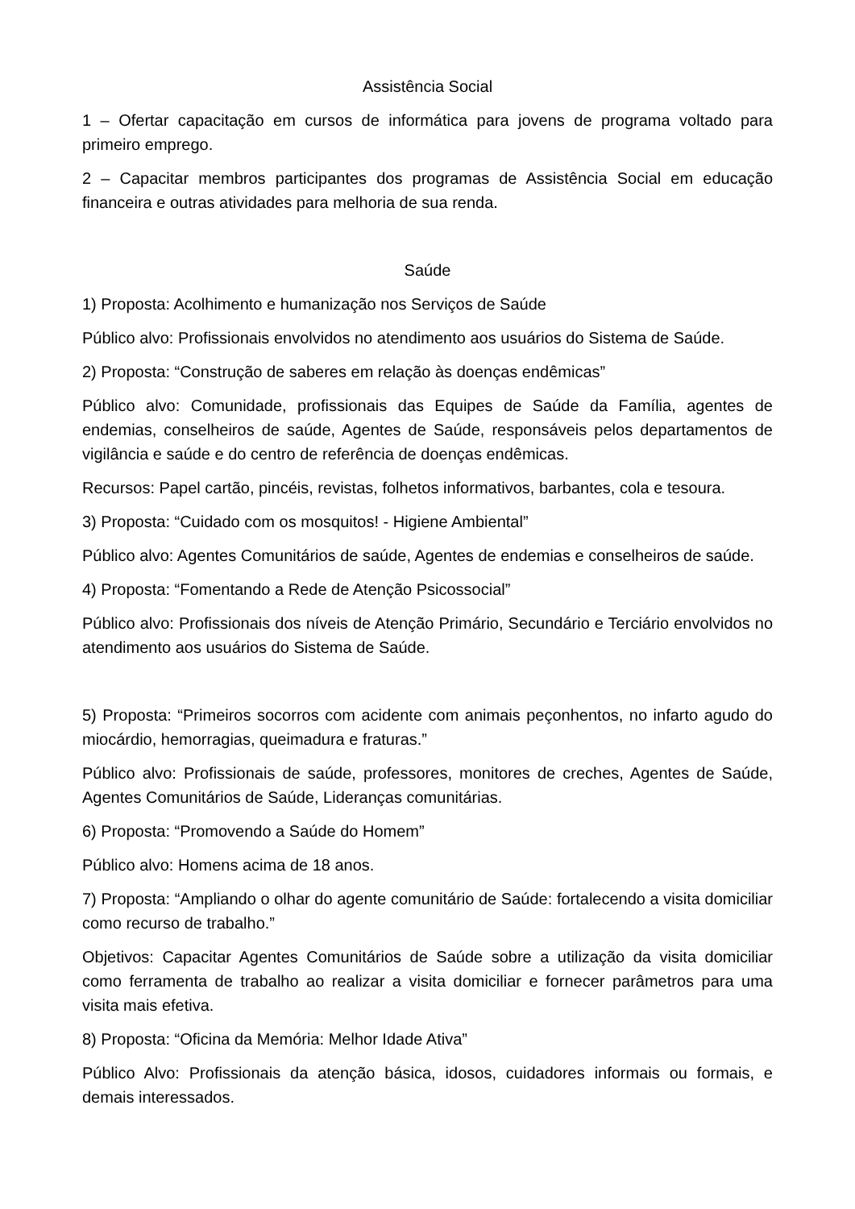Assistência Social
1 – Ofertar capacitação em cursos de informática para jovens de programa voltado para primeiro emprego.
2 – Capacitar membros participantes dos programas de Assistência Social em educação financeira e outras atividades para melhoria de sua renda.
Saúde
1) Proposta: Acolhimento e humanização nos Serviços de Saúde
Público alvo: Profissionais envolvidos no atendimento aos usuários do Sistema de Saúde.
2) Proposta: “Construção de saberes em relação às doenças endêmicas”
Público alvo: Comunidade, profissionais das Equipes de Saúde da Família, agentes de endemias, conselheiros de saúde, Agentes de Saúde, responsáveis pelos departamentos de vigilância e saúde e do centro de referência de doenças endêmicas.
Recursos: Papel cartão, pincéis, revistas, folhetos informativos, barbantes, cola e tesoura.
3) Proposta: “Cuidado com os mosquitos! - Higiene Ambiental”
Público alvo: Agentes Comunitários de saúde, Agentes de endemias e conselheiros de saúde.
4) Proposta: “Fomentando a Rede de Atenção Psicossocial”
Público alvo: Profissionais dos níveis de Atenção Primário, Secundário e Terciário envolvidos no atendimento aos usuários do Sistema de Saúde.
5) Proposta: “Primeiros socorros com acidente com animais peçonhentos, no infarto agudo do miocárdio, hemorragias, queimadura e fraturas.”
Público alvo: Profissionais de saúde, professores, monitores de creches, Agentes de Saúde, Agentes Comunitários de Saúde, Lideranças comunitárias.
6) Proposta: “Promovendo a Saúde do Homem”
Público alvo: Homens acima de 18 anos.
7) Proposta: “Ampliando o olhar do agente comunitário de Saúde: fortalecendo a visita domiciliar como recurso de trabalho.”
Objetivos: Capacitar Agentes Comunitários de Saúde sobre a utilização da visita domiciliar como ferramenta de trabalho ao realizar a visita domiciliar e fornecer parâmetros para uma visita mais efetiva.
8) Proposta: “Oficina da Memória: Melhor Idade Ativa”
Público Alvo: Profissionais da atenção básica, idosos, cuidadores informais ou formais, e demais interessados.